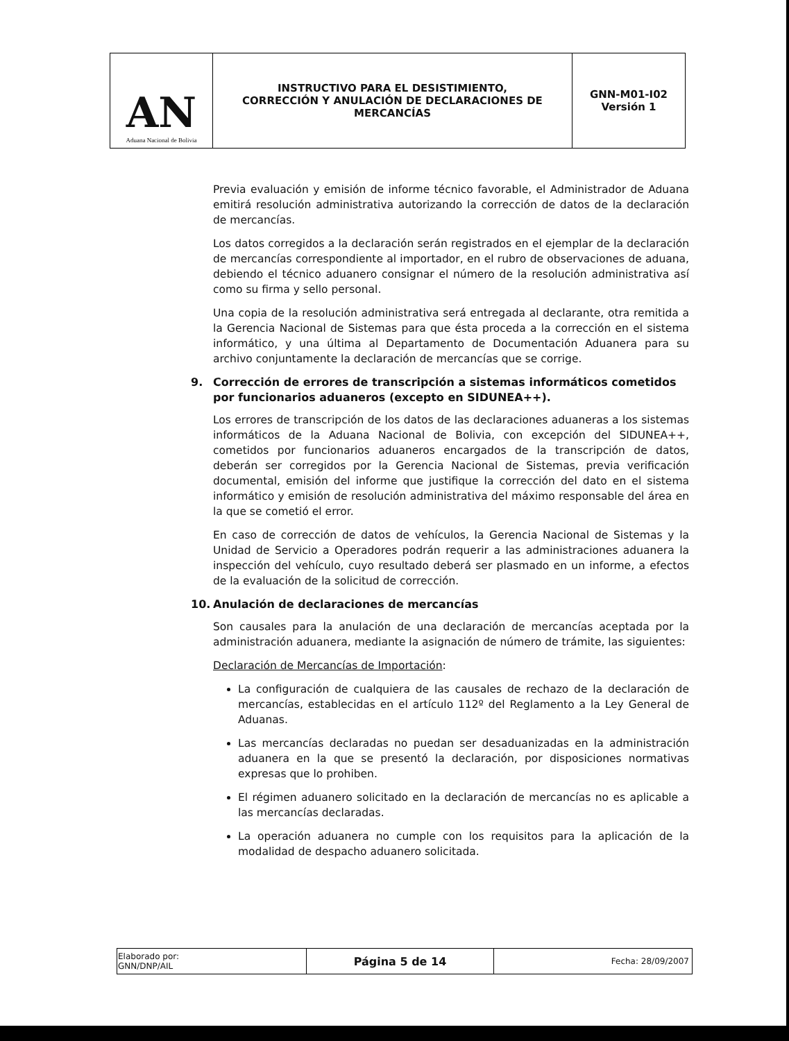| AN Aduana Nacional de Bolivia | INSTRUCTIVO PARA EL DESISTIMIENTO, CORRECCIÓN Y ANULACIÓN DE DECLARACIONES DE MERCANCÍAS | GNN-M01-I02 Versión 1 |
Previa evaluación y emisión de informe técnico favorable, el Administrador de Aduana emitirá resolución administrativa autorizando la corrección de datos de la declaración de mercancías.
Los datos corregidos a la declaración serán registrados en el ejemplar de la declaración de mercancías correspondiente al importador, en el rubro de observaciones de aduana, debiendo el técnico aduanero consignar el número de la resolución administrativa así como su firma y sello personal.
Una copia de la resolución administrativa será entregada al declarante, otra remitida a la Gerencia Nacional de Sistemas para que ésta proceda a la corrección en el sistema informático, y una última al Departamento de Documentación Aduanera para su archivo conjuntamente la declaración de mercancías que se corrige.
9. Corrección de errores de transcripción a sistemas informáticos cometidos por funcionarios aduaneros (excepto en SIDUNEA++).
Los errores de transcripción de los datos de las declaraciones aduaneras a los sistemas informáticos de la Aduana Nacional de Bolivia, con excepción del SIDUNEA++, cometidos por funcionarios aduaneros encargados de la transcripción de datos, deberán ser corregidos por la Gerencia Nacional de Sistemas, previa verificación documental, emisión del informe que justifique la corrección del dato en el sistema informático y emisión de resolución administrativa del máximo responsable del área en la que se cometió el error.
En caso de corrección de datos de vehículos, la Gerencia Nacional de Sistemas y la Unidad de Servicio a Operadores podrán requerir a las administraciones aduanera la inspección del vehículo, cuyo resultado deberá ser plasmado en un informe, a efectos de la evaluación de la solicitud de corrección.
10. Anulación de declaraciones de mercancías
Son causales para la anulación de una declaración de mercancías aceptada por la administración aduanera, mediante la asignación de número de trámite, las siguientes:
Declaración de Mercancías de Importación:
La configuración de cualquiera de las causales de rechazo de la declaración de mercancías, establecidas en el artículo 112º del Reglamento a la Ley General de Aduanas.
Las mercancías declaradas no puedan ser desaduanizadas en la administración aduanera en la que se presentó la declaración, por disposiciones normativas expresas que lo prohiben.
El régimen aduanero solicitado en la declaración de mercancías no es aplicable a las mercancías declaradas.
La operación aduanera no cumple con los requisitos para la aplicación de la modalidad de despacho aduanero solicitada.
| Elaborado por: GNN/DNP/AIL | Página 5 de 14 | Fecha: 28/09/2007 |